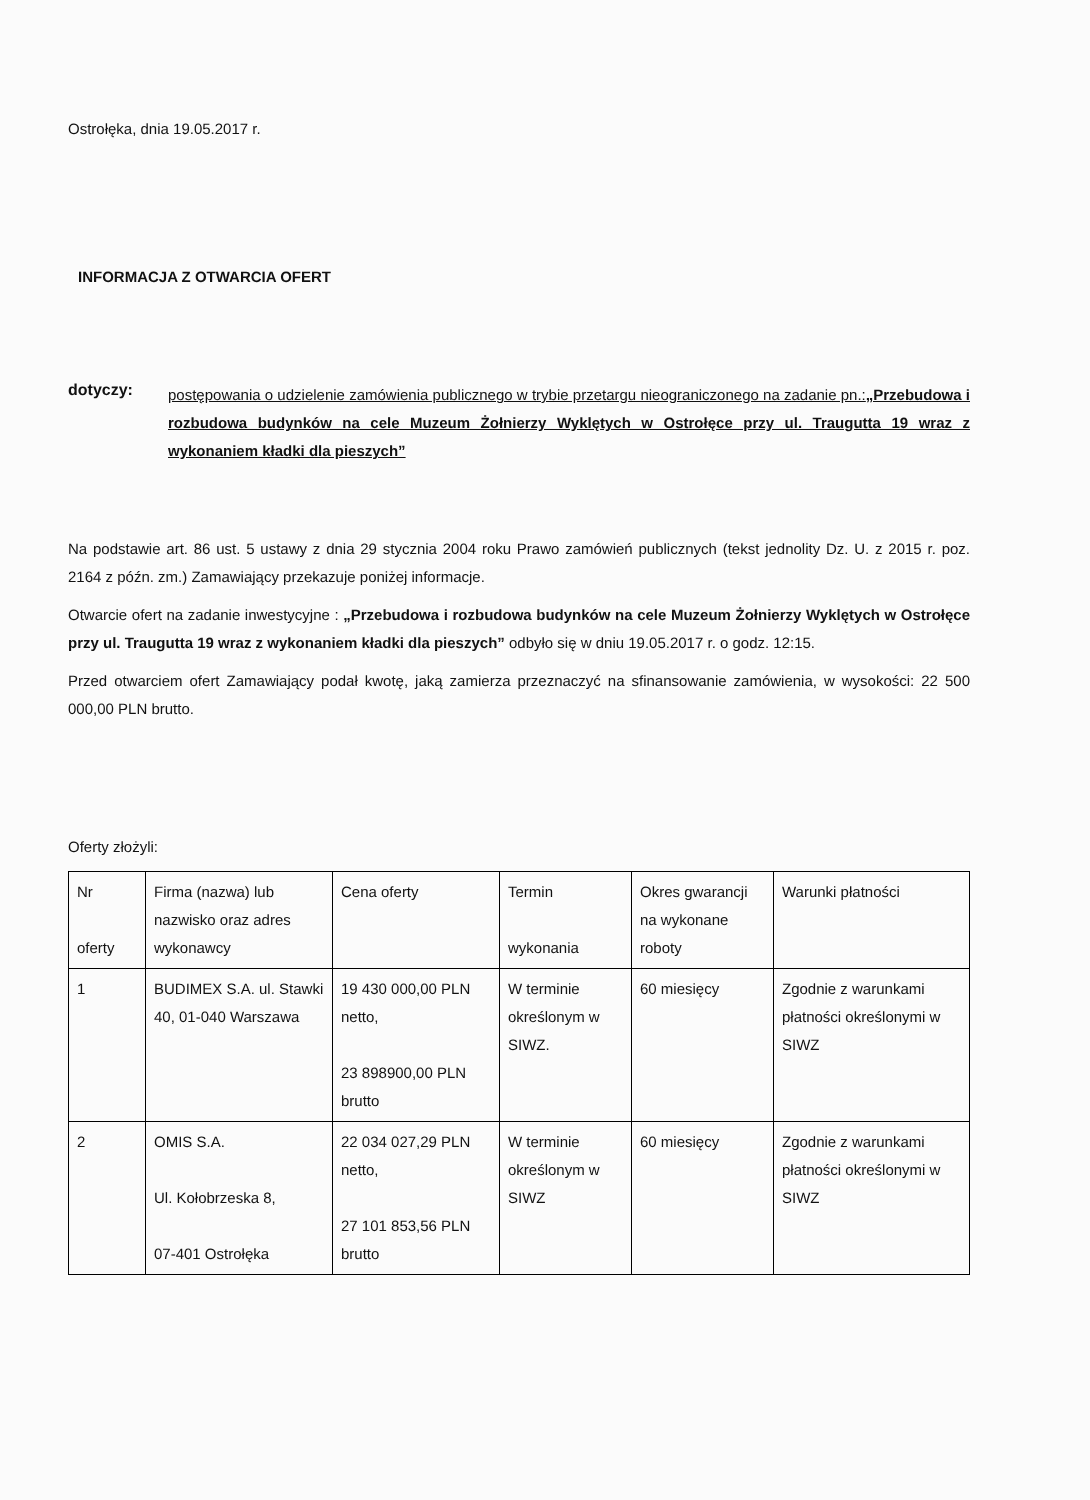Ostrołęka, dnia 19.05.2017 r.
INFORMACJA Z OTWARCIA OFERT
dotyczy:
postępowania o udzielenie zamówienia publicznego w trybie przetargu nieograniczonego na zadanie pn.:„Przebudowa i rozbudowa budynków na cele Muzeum Żołnierzy Wyklętych w Ostrołęce przy ul. Traugutta 19 wraz z wykonaniem kładki dla pieszych”
Na podstawie art. 86 ust. 5 ustawy z dnia 29 stycznia 2004 roku Prawo zamówień publicznych (tekst jednolity Dz. U. z 2015 r. poz. 2164 z późn. zm.) Zamawiający przekazuje poniżej informacje.
Otwarcie ofert na zadanie inwestycyjne : „Przebudowa i rozbudowa budynków na cele Muzeum Żołnierzy Wyklętych w Ostrołęce przy ul. Traugutta 19 wraz z wykonaniem kładki dla pieszych” odbyło się w dniu 19.05.2017 r. o godz. 12:15.
Przed otwarciem ofert Zamawiający podał kwotę, jaką zamierza przeznaczyć na sfinansowanie zamówienia, w wysokości: 22 500 000,00 PLN brutto.
Oferty złożyli:
| Nr oferty | Firma (nazwa) lub nazwisko oraz adres wykonawcy | Cena oferty | Termin wykonania | Okres gwarancji na wykonane roboty | Warunki płatności |
| --- | --- | --- | --- | --- | --- |
| 1 | BUDIMEX S.A. ul. Stawki 40, 01-040 Warszawa | 19 430 000,00 PLN netto, 23 898900,00 PLN brutto | W terminie określonym w SIWZ. | 60 miesięcy | Zgodnie z warunkami płatności określonymi w SIWZ |
| 2 | OMIS S.A. Ul. Kołobrzeska 8, 07-401 Ostrołęka | 22 034 027,29 PLN netto, 27 101 853,56 PLN brutto | W terminie określonym w SIWZ | 60 miesięcy | Zgodnie z warunkami płatności określonymi w SIWZ |